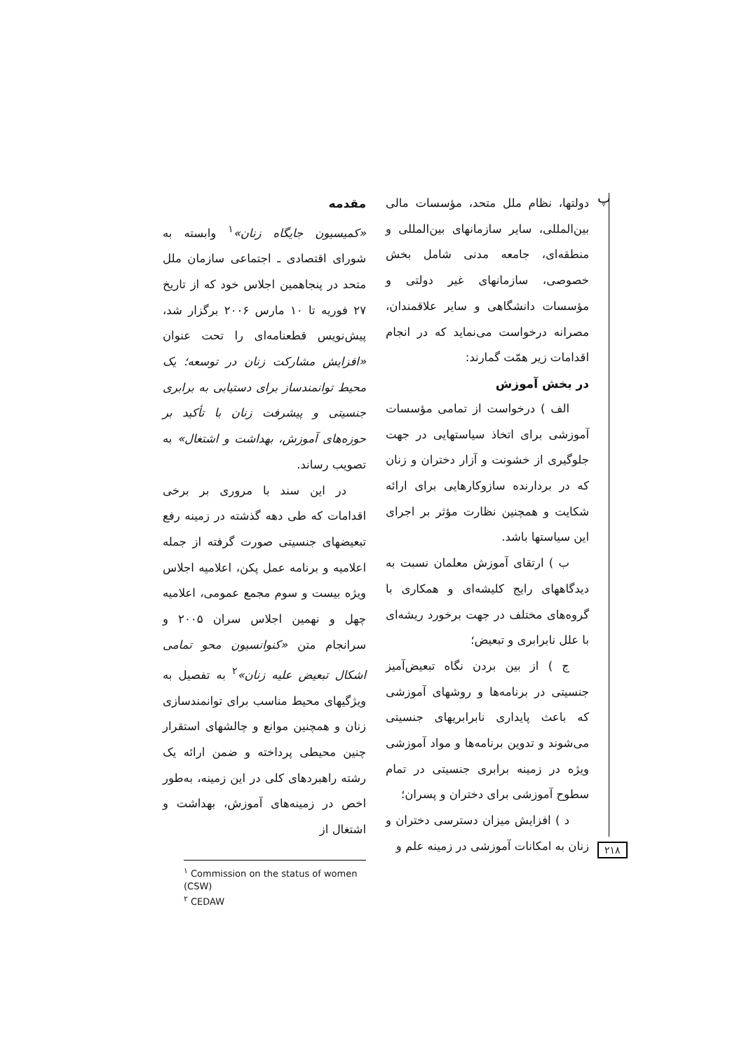پ
مقدمه
«کمیسیون جایگاه زنان»<sup>۱</sup> وابسته به شورای اقتصادی ـ اجتماعی سازمان ملل متحد در پنجاهمین اجلاس خود که از تاریخ ۲۷ فوریه تا ۱۰ مارس ۲۰۰۶ برگزار شد، پیش‌نویس قطعنامه‌ای را تحت عنوان «افزایش مشارکت زنان در توسعه؛ یک محیط توانمندساز برای دستیابی به برابری جنسیتی و پیشرفت زنان با تأکید بر حوزه‌های آموزش، بهداشت و اشتغال» به تصویب رساند.
در این سند با مروری بر برخی اقدامات که طی دهه گذشته در زمینه رفع تبعیضهای جنسیتی صورت گرفته از جمله اعلامیه و برنامه عمل پکن، اعلامیه اجلاس ویژه بیست و سوم مجمع عمومی، اعلامیه چهل و نهمین اجلاس سران ۲۰۰۵ و سرانجام متن «کنوانسیون محو تمامی اشکال تبعیض علیه زنان»<sup>۲</sup> به تفصیل به ویژگیهای محیط مناسب برای توانمندسازی زنان و همچنین موانع و چالشهای استقرار چنین محیطی پرداخته و ضمن ارائه یک رشته راهبردهای کلی در این زمینه، به‌طور اخص در زمینه‌های آموزش، بهداشت و اشتغال از
<sup>۱</sup> Commission on the status of women (CSW)
<sup>۲</sup> CEDAW
دولتها، نظام ملل متحد، مؤسسات مالی بین‌المللی، سایر سازمانهای بین‌المللی و منطقه‌ای، جامعه مدنی شامل بخش خصوصی، سازمانهای غیر دولتی و مؤسسات دانشگاهی و سایر علاقمندان، مصرانه درخواست می‌نماید که در انجام اقدامات زیر همّت گمارند:
در بخش آموزش
الف ) درخواست از تمامی مؤسسات آموزشی برای اتخاذ سیاستهایی در جهت جلوگیری از خشونت و آزار دختران و زنان که در بردارنده سازوکارهایی برای ارائه شکایت و همچنین نظارت مؤثر بر اجرای این سیاستها باشد.
ب ) ارتقای آموزش معلمان نسبت به دیدگاههای رایج کلیشه‌ای و همکاری با گروه‌های مختلف در جهت برخورد ریشه‌ای با علل نابرابری و تبعیض؛
ج ) از بین بردن نگاه تبعیض‌آمیز جنسیتی در برنامه‌ها و روشهای آموزشی که باعث پایداری نابرابریهای جنسیتی می‌شوند و تدوین برنامه‌ها و مواد آموزشی ویژه در زمینه برابری جنسیتی در تمام سطوح آموزشی برای دختران و پسران؛
د ) افزایش میزان دسترسی دختران و زنان به امکانات آموزشی در زمینه علم و
۲۱۸